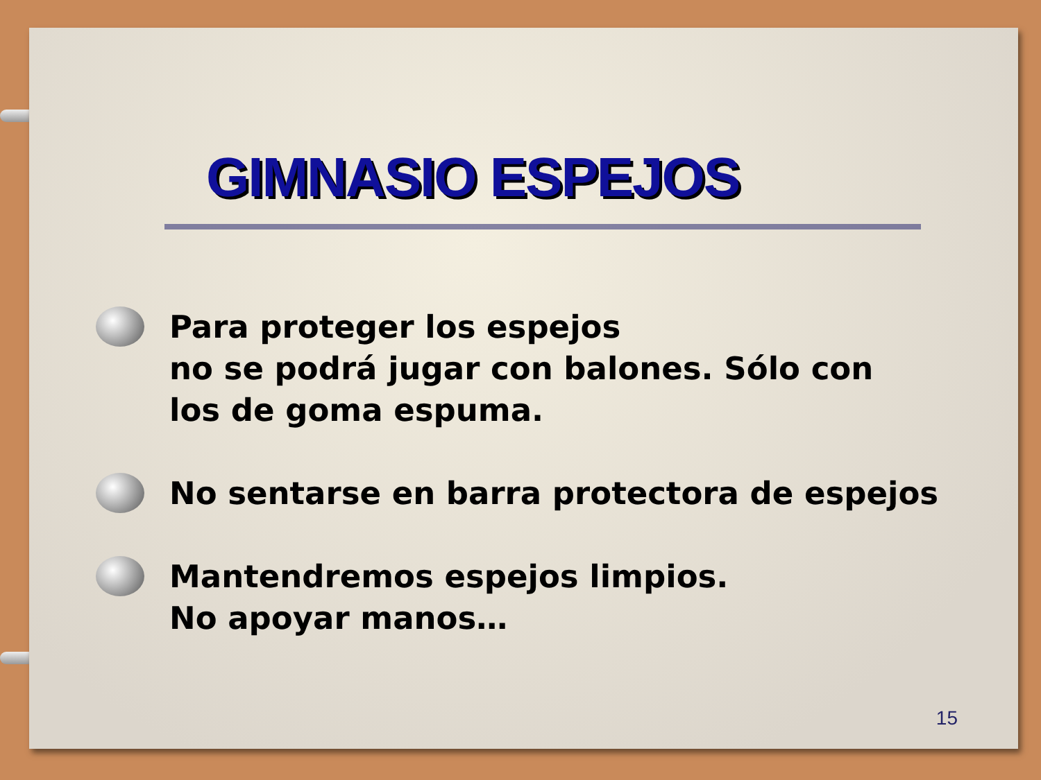GIMNASIO ESPEJOS
Para proteger los espejos
no se podrá jugar con balones. Sólo con
los de goma espuma.
No sentarse en barra protectora de espejos
Mantendremos espejos limpios.
No apoyar manos…
15